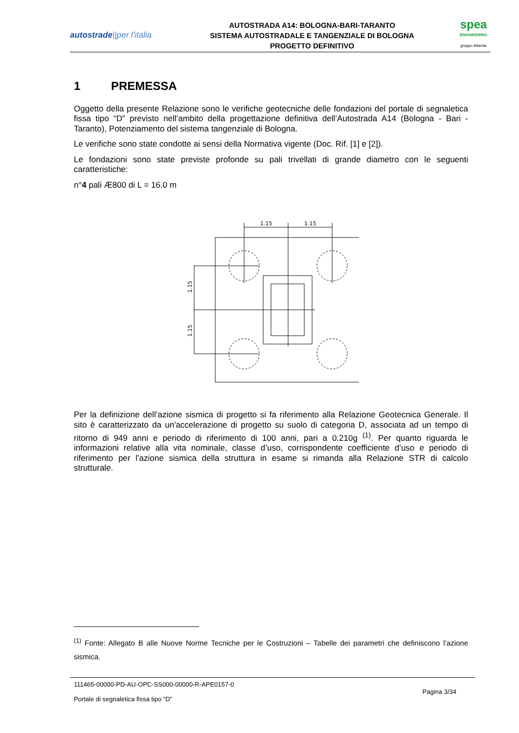autostrade||per l'italia
AUTOSTRADA A14: BOLOGNA-BARI-TARANTO
SISTEMA AUTOSTRADALE E TANGENZIALE DI BOLOGNA
PROGETTO DEFINITIVO
spea
ENGINEERING
gruppo Atlantia
1 PREMESSA
Oggetto della presente Relazione sono le verifiche geotecniche delle fondazioni del portale di segnaletica fissa tipo “D” previsto nell’ambito della progettazione definitiva dell’Autostrada A14 (Bologna - Bari - Taranto), Potenziamento del sistema tangenziale di Bologna.
Le verifiche sono state condotte ai sensi della Normativa vigente (Doc. Rif. [1] e [2]).
Le fondazioni sono state previste profonde su pali trivellati di grande diametro con le seguenti caratteristiche:
n°4 pali Æ800 di L = 16.0 m
1.15
1.15
1.15
1.15
Per la definizione dell’azione sismica di progetto si fa riferimento alla Relazione Geotecnica Generale. Il sito è caratterizzato da un'accelerazione di progetto su suolo di categoria D, associata ad un tempo di ritorno di 949 anni e periodo di riferimento di 100 anni, pari a 0.210g <sup>(1)</sup>. Per quanto riguarda le informazioni relative alla vita nominale, classe d’uso, corrispondente coefficiente d’uso e periodo di riferimento per l’azione sismica della struttura in esame si rimanda alla Relazione STR di calcolo strutturale.
<sup>(1)</sup> Fonte: Allegato B alle Nuove Norme Tecniche per le Costruzioni – Tabelle dei parametri che definiscono l’azione sismica.
111465-00000-PD-AU-OPC-SS000-00000-R-APE0157-0
Pagina 3/34
Portale di segnaletica fissa tipo “D”